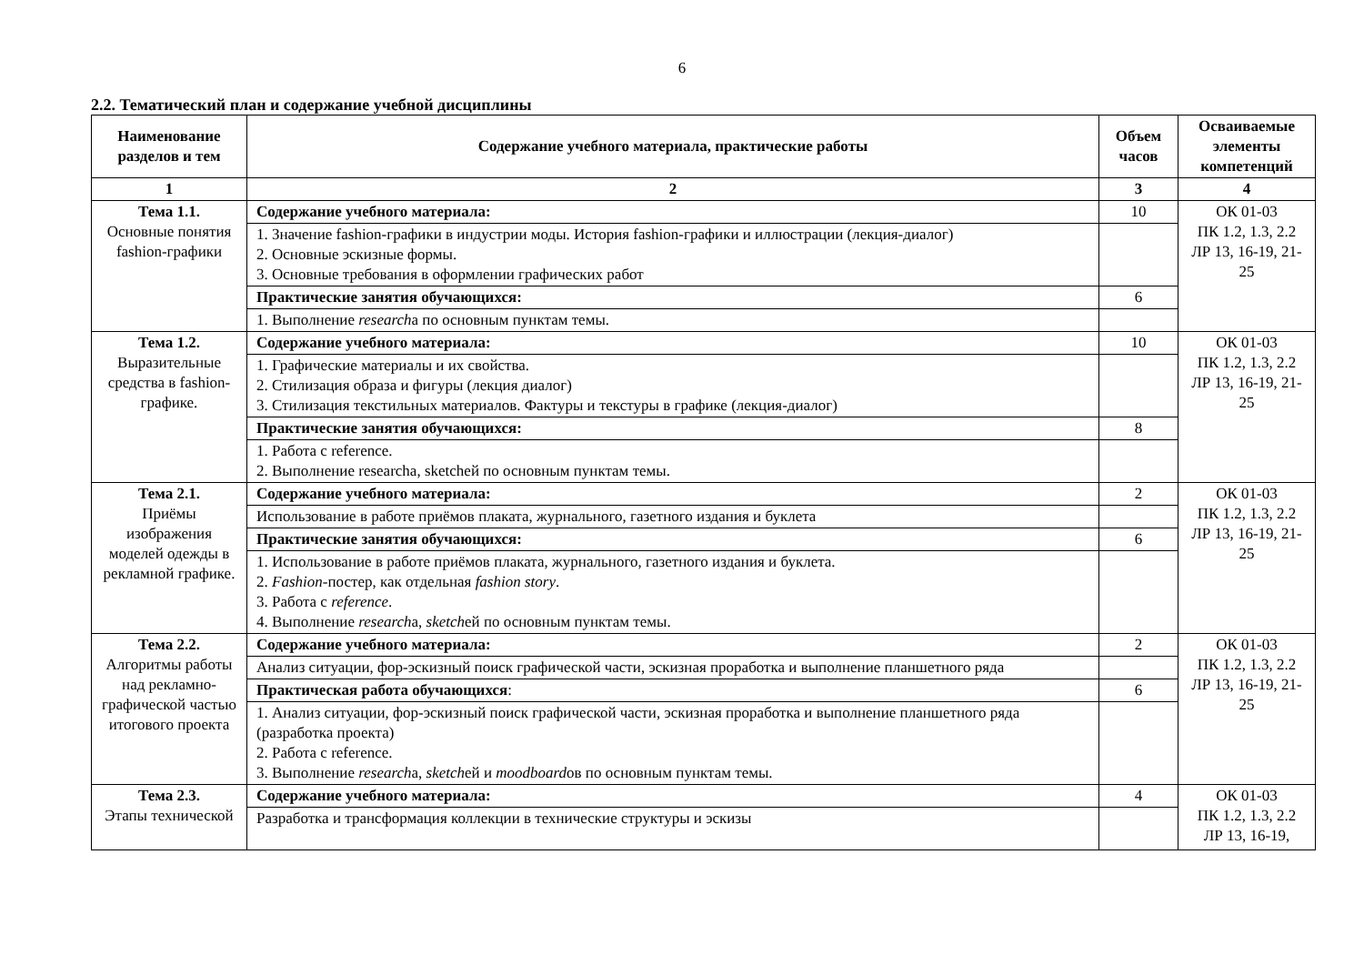6
2.2. Тематический план и содержание учебной дисциплины
| Наименование разделов и тем | Содержание учебного материала, практические работы | Объем часов | Осваиваемые элементы компетенций |
| --- | --- | --- | --- |
| 1 | 2 | 3 | 4 |
| Тема 1.1. Основные понятия fashion-графики | Содержание учебного материала: | 10 | ОК 01-03 ПК 1.2, 1.3, 2.2 ЛР 13, 16-19, 21-25 |
| | 1. Значение fashion-графики в индустрии моды. История fashion-графики и иллюстрации (лекция-диалог) 2. Основные эскизные формы. 3. Основные требования в оформлении графических работ | | |
| | Практические занятия обучающихся: | 6 | |
| | 1. Выполнение research а по основным пунктам темы. | | |
| Тема 1.2. Выразительные средства в fashion-графике. | Содержание учебного материала: | 10 | ОК 01-03 ПК 1.2, 1.3, 2.2 ЛР 13, 16-19, 21-25 |
| | 1. Графические материалы и их свойства. 2. Стилизация образа и фигуры (лекция диалог) 3. Стилизация текстильных материалов. Фактуры и текстуры в графике (лекция-диалог) | | |
| | Практические занятия обучающихся: | 8 | |
| | 1. Работа с reference. 2. Выполнение researchа, sketchей по основным пунктам темы. | | |
| Тема 2.1. Приёмы изображения моделей одежды в рекламной графике. | Содержание учебного материала: | 2 | ОК 01-03 ПК 1.2, 1.3, 2.2 ЛР 13, 16-19, 21-25 |
| | Использование в работе приёмов плаката, журнального, газетного издания и буклета | | |
| | Практические занятия обучающихся: | 6 | |
| | 1. Использование в работе приёмов плаката, журнального, газетного издания и буклета. 2. Fashion -постер, как отдельная fashion story . 3. Работа с reference . 4. Выполнение research а, sketch ей по основным пунктам темы. | | |
| Тема 2.2. Алгоритмы работы над рекламно-графической частью итогового проекта | Содержание учебного материала: | 2 | ОК 01-03 ПК 1.2, 1.3, 2.2 ЛР 13, 16-19, 21-25 |
| | Анализ ситуации, фор-эскизный поиск графической части, эскизная проработка и выполнение планшетного ряда | | |
| | Практическая работа обучающихся : | 6 | |
| | 1. Анализ ситуации, фор-эскизный поиск графической части, эскизная проработка и выполнение планшетного ряда (разработка проекта) 2. Работа с reference. 3. Выполнение research а, sketch ей и moodboard ов по основным пунктам темы. | | |
| Тема 2.3. Этапы технической | Содержание учебного материала: | 4 | ОК 01-03 ПК 1.2, 1.3, 2.2 ЛР 13, 16-19, |
| | Разработка и трансформация коллекции в технические структуры и эскизы | | |